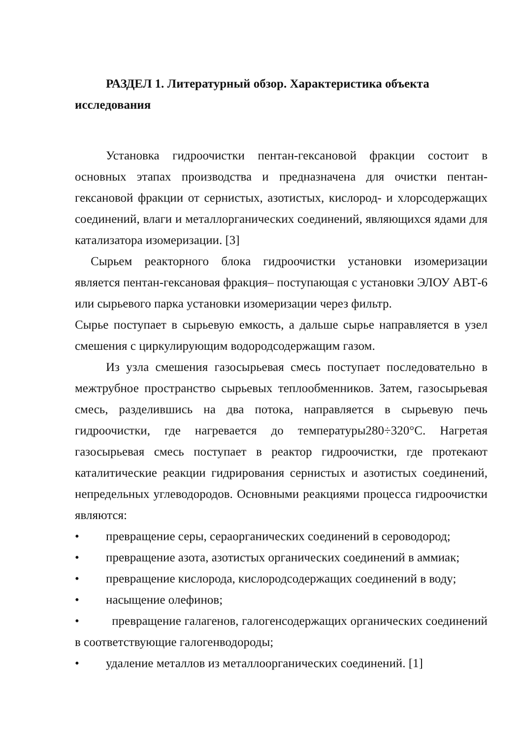РАЗДЕЛ 1. Литературный обзор. Характеристика объекта исследования
Установка гидроочистки пентан-гексановой фракции состоит в основных этапах производства и предназначена для очистки пентан-гексановой фракции от сернистых, азотистых, кислород- и хлорсодержащих соединений, влаги и металлорганических соединений, являющихся ядами для катализатора изомеризации. [3]
Сырьем реакторного блока гидроочистки установки изомеризации является пентан-гексановая фракция– поступающая с установки ЭЛОУ АВТ-6 или сырьевого парка установки изомеризации через фильтр.
Сырье поступает в сырьевую емкость, а дальше сырье направляется в узел смешения с циркулирующим водородсодержащим газом.
Из узла смешения газосырьевая смесь поступает последовательно в межтрубное пространство сырьевых теплообменников. Затем, газосырьевая смесь, разделившись на два потока, направляется в сырьевую печь гидроочистки, где нагревается до температуры280÷320°С. Нагретая газосырьевая смесь поступает в реактор гидроочистки, где протекают каталитические реакции гидрирования сернистых и азотистых соединений, непредельных углеводородов. Основными реакциями процесса гидроочистки являются:
• превращение серы, сераорганических соединений в сероводород;
• превращение азота, азотистых органических соединений в аммиак;
• превращение кислорода, кислородсодержащих соединений в воду;
• насыщение олефинов;
• превращение галагенов, галогенсодержащих органических соединений в соответствующие галогенводороды;
• удаление металлов из металлоорганических соединений. [1]